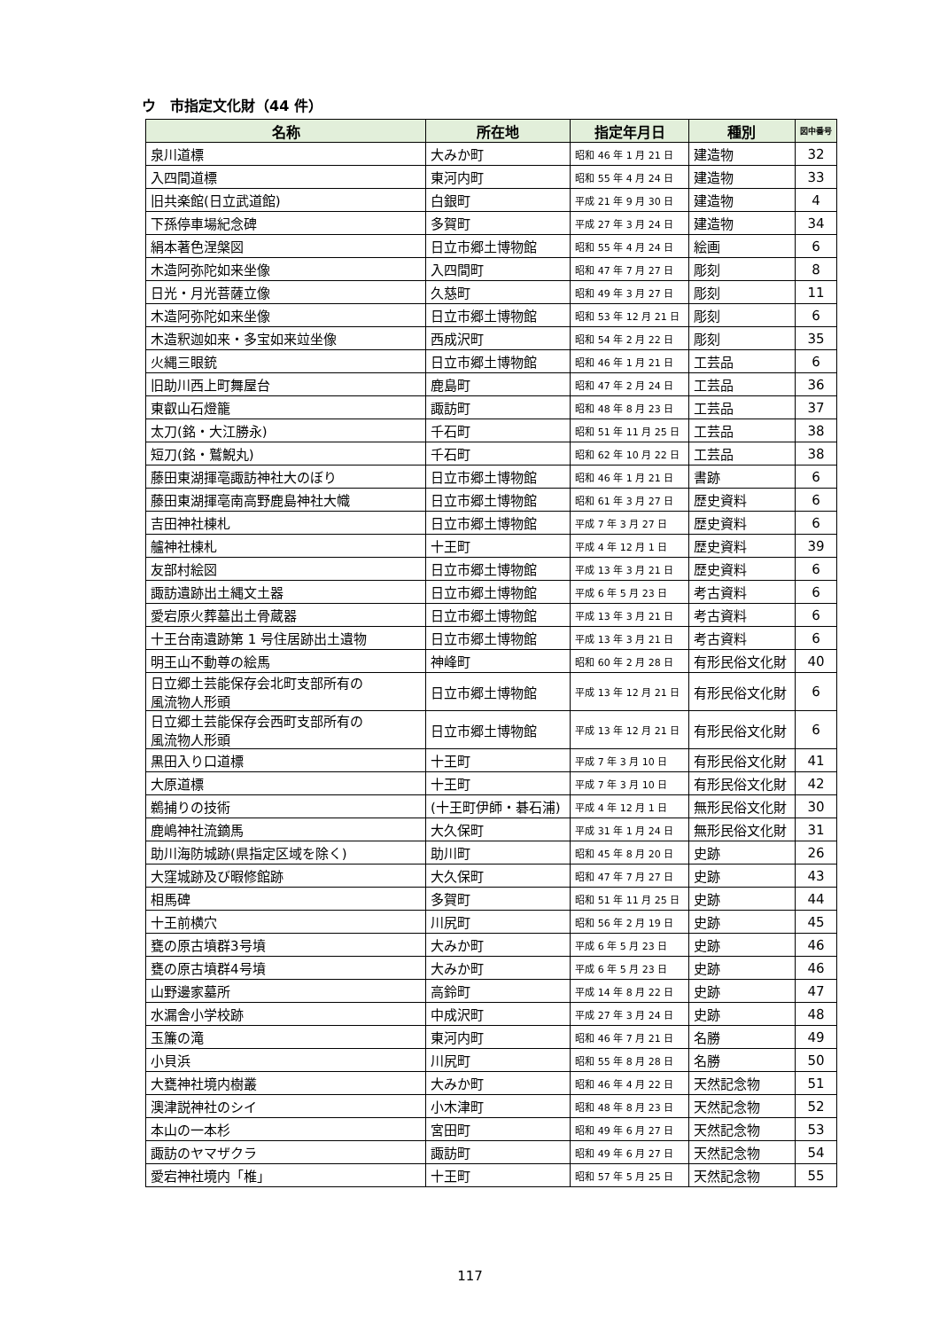ウ　市指定文化財（44 件）
| 名称 | 所在地 | 指定年月日 | 種別 | 図中番号 |
| --- | --- | --- | --- | --- |
| 泉川道標 | 大みか町 | 昭和 46 年 1 月 21 日 | 建造物 | 32 |
| 入四間道標 | 東河内町 | 昭和 55 年 4 月 24 日 | 建造物 | 33 |
| 旧共楽館(日立武道館) | 白銀町 | 平成 21 年 9 月 30 日 | 建造物 | 4 |
| 下孫停車場紀念碑 | 多賀町 | 平成 27 年 3 月 24 日 | 建造物 | 34 |
| 絹本著色涅槃図 | 日立市郷土博物館 | 昭和 55 年 4 月 24 日 | 絵画 | 6 |
| 木造阿弥陀如来坐像 | 入四間町 | 昭和 47 年 7 月 27 日 | 彫刻 | 8 |
| 日光・月光菩薩立像 | 久慈町 | 昭和 49 年 3 月 27 日 | 彫刻 | 11 |
| 木造阿弥陀如来坐像 | 日立市郷土博物館 | 昭和 53 年 12 月 21 日 | 彫刻 | 6 |
| 木造釈迦如来・多宝如来竝坐像 | 西成沢町 | 昭和 54 年 2 月 22 日 | 彫刻 | 35 |
| 火縄三眼銃 | 日立市郷土博物館 | 昭和 46 年 1 月 21 日 | 工芸品 | 6 |
| 旧助川西上町舞屋台 | 鹿島町 | 昭和 47 年 2 月 24 日 | 工芸品 | 36 |
| 東叡山石燈籠 | 諏訪町 | 昭和 48 年 8 月 23 日 | 工芸品 | 37 |
| 太刀(銘・大江勝永) | 千石町 | 昭和 51 年 11 月 25 日 | 工芸品 | 38 |
| 短刀(銘・鷲鯢丸) | 千石町 | 昭和 62 年 10 月 22 日 | 工芸品 | 38 |
| 藤田東湖揮亳諏訪神社大のぼり | 日立市郷土博物館 | 昭和 46 年 1 月 21 日 | 書跡 | 6 |
| 藤田東湖揮亳南高野鹿島神社大幟 | 日立市郷土博物館 | 昭和 61 年 3 月 27 日 | 歴史資料 | 6 |
| 吉田神社棟札 | 日立市郷土博物館 | 平成 7 年 3 月 27 日 | 歴史資料 | 6 |
| 艫神社棟札 | 十王町 | 平成 4 年 12 月 1 日 | 歴史資料 | 39 |
| 友部村絵図 | 日立市郷土博物館 | 平成 13 年 3 月 21 日 | 歴史資料 | 6 |
| 諏訪遺跡出土縄文土器 | 日立市郷土博物館 | 平成 6 年 5 月 23 日 | 考古資料 | 6 |
| 愛宕原火葬墓出土骨蔵器 | 日立市郷土博物館 | 平成 13 年 3 月 21 日 | 考古資料 | 6 |
| 十王台南遺跡第 1 号住居跡出土遺物 | 日立市郷土博物館 | 平成 13 年 3 月 21 日 | 考古資料 | 6 |
| 明王山不動尊の絵馬 | 神峰町 | 昭和 60 年 2 月 28 日 | 有形民俗文化財 | 40 |
| 日立郷土芸能保存会北町支部所有の 風流物人形頭 | 日立市郷土博物館 | 平成 13 年 12 月 21 日 | 有形民俗文化財 | 6 |
| 日立郷土芸能保存会西町支部所有の 風流物人形頭 | 日立市郷土博物館 | 平成 13 年 12 月 21 日 | 有形民俗文化財 | 6 |
| 黒田入り口道標 | 十王町 | 平成 7 年 3 月 10 日 | 有形民俗文化財 | 41 |
| 大原道標 | 十王町 | 平成 7 年 3 月 10 日 | 有形民俗文化財 | 42 |
| 鵜捕りの技術 | (十王町伊師・碁石浦) | 平成 4 年 12 月 1 日 | 無形民俗文化財 | 30 |
| 鹿嶋神社流鏑馬 | 大久保町 | 平成 31 年 1 月 24 日 | 無形民俗文化財 | 31 |
| 助川海防城跡(県指定区域を除く) | 助川町 | 昭和 45 年 8 月 20 日 | 史跡 | 26 |
| 大窪城跡及び暇修館跡 | 大久保町 | 昭和 47 年 7 月 27 日 | 史跡 | 43 |
| 相馬碑 | 多賀町 | 昭和 51 年 11 月 25 日 | 史跡 | 44 |
| 十王前横穴 | 川尻町 | 昭和 56 年 2 月 19 日 | 史跡 | 45 |
| 甕の原古墳群3号墳 | 大みか町 | 平成 6 年 5 月 23 日 | 史跡 | 46 |
| 甕の原古墳群4号墳 | 大みか町 | 平成 6 年 5 月 23 日 | 史跡 | 46 |
| 山野邊家墓所 | 高鈴町 | 平成 14 年 8 月 22 日 | 史跡 | 47 |
| 水漏舎小学校跡 | 中成沢町 | 平成 27 年 3 月 24 日 | 史跡 | 48 |
| 玉簾の滝 | 東河内町 | 昭和 46 年 7 月 21 日 | 名勝 | 49 |
| 小貝浜 | 川尻町 | 昭和 55 年 8 月 28 日 | 名勝 | 50 |
| 大甕神社境内樹叢 | 大みか町 | 昭和 46 年 4 月 22 日 | 天然記念物 | 51 |
| 澳津説神社のシイ | 小木津町 | 昭和 48 年 8 月 23 日 | 天然記念物 | 52 |
| 本山の一本杉 | 宮田町 | 昭和 49 年 6 月 27 日 | 天然記念物 | 53 |
| 諏訪のヤマザクラ | 諏訪町 | 昭和 49 年 6 月 27 日 | 天然記念物 | 54 |
| 愛宕神社境内「椎」 | 十王町 | 昭和 57 年 5 月 25 日 | 天然記念物 | 55 |
117